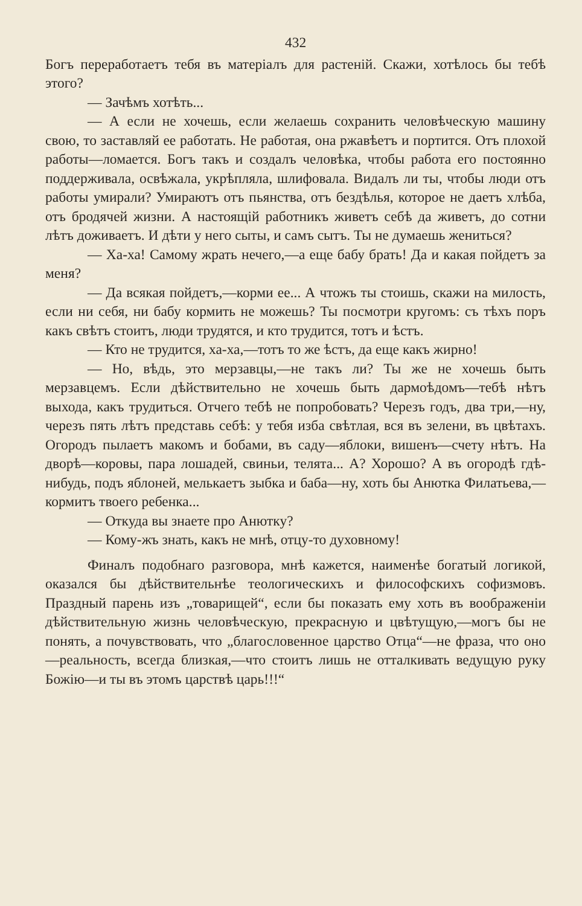432
Богъ переработаетъ тебя въ матеріалъ для растеній. Скажи, хотѣлось бы тебѣ этого?
— Зачѣмъ хотѣть...
— А если не хочешь, если желаешь сохранить человѣческую машину свою, то заставляй ее работать. Не работая, она ржавѣетъ и портится. Отъ плохой работы—ломается. Богъ такъ и создалъ человѣка, чтобы работа его постоянно поддерживала, освѣжала, укрѣпляла, шлифовала. Видалъ ли ты, чтобы люди отъ работы умирали? Умираютъ отъ пьянства, отъ бездѣлья, которое не даетъ хлѣба, отъ бродячей жизни. А настоящій работникъ живетъ себѣ да живетъ, до сотни лѣтъ доживаетъ. И дѣти у него сыты, и самъ сытъ. Ты не думаешь жениться?
— Ха-ха! Самому жрать нечего,—а еще бабу брать! Да и какая пойдетъ за меня?
— Да всякая пойдетъ,—корми ее... А чтожъ ты стоишь, скажи на милость, если ни себя, ни бабу кормить не можешь? Ты посмотри кругомъ: съ тѣхъ поръ какъ свѣтъ стоитъ, люди трудятся, и кто трудится, тотъ и ѣстъ.
— Кто не трудится, ха-ха,—тотъ то же ѣстъ, да еще какъ жирно!
— Но, вѣдь, это мерзавцы,—не такъ ли? Ты же не хочешь быть мерзавцемъ. Если дѣйствительно не хочешь быть дармоѣдомъ—тебѣ нѣтъ выхода, какъ трудиться. Отчего тебѣ не попробовать? Черезъ годъ, два три,—ну, черезъ пять лѣтъ представь себѣ: у тебя изба свѣтлая, вся въ зелени, въ цвѣтахъ. Огородъ пылаетъ макомъ и бобами, въ саду—яблоки, вишенъ—счету нѣтъ. На дворѣ—коровы, пара лошадей, свиньи, телята... А? Хорошо? А въ огородѣ гдѣ-нибудь, подъ яблоней, мелькаетъ зыбка и баба—ну, хоть бы Анютка Филатьева,—кормитъ твоего ребенка...
— Откуда вы знаете про Анютку?
— Кому-жъ знать, какъ не мнѣ, отцу-то духовному!
Финалъ подобнаго разговора, мнѣ кажется, наименѣе богатый логикой, оказался бы дѣйствительнѣе теологическихъ и философскихъ софизмовъ. Праздный парень изъ „товарищей“, если бы показать ему хоть въ воображеніи дѣйствительную жизнь человѣческую, прекрасную и цвѣтущую,—могъ бы не понять, а почувствовать, что „благословенное царство Отца“—не фраза, что оно—реальность, всегда близкая,—что стоитъ лишь не отталкивать ведущую руку Божію—и ты въ этомъ царствѣ царь!!!“